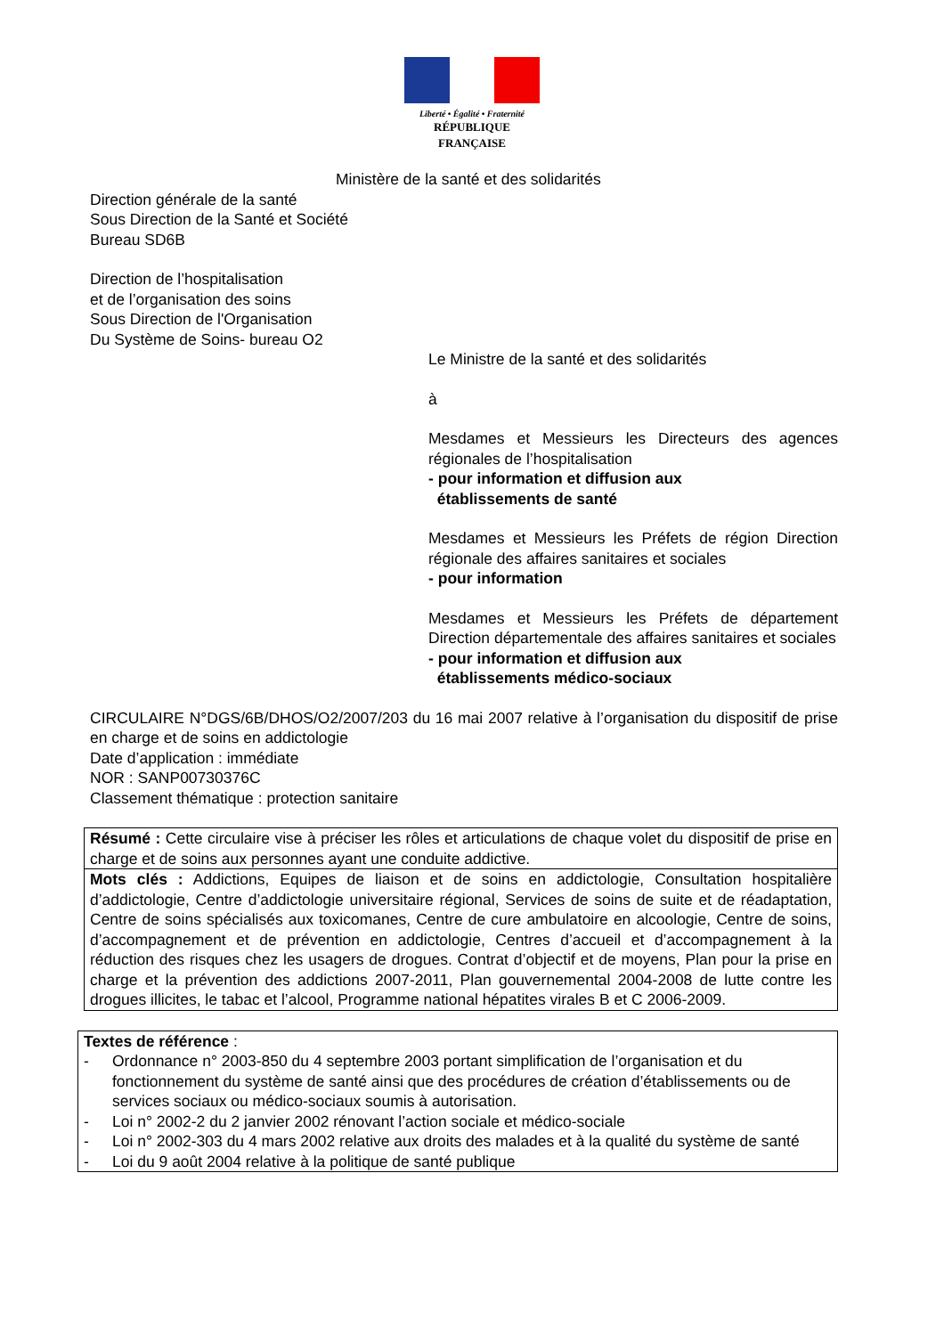Liberté • Égalité • Fraternité
RÉPUBLIQUE FRANÇAISE
Ministère de la santé et des solidarités
Direction générale de la santé
Sous Direction de la Santé et Société
Bureau SD6B
Direction de l’hospitalisation
et de l’organisation des soins
Sous Direction de l'Organisation
Du Système de Soins- bureau O2
Le Ministre de la santé et des solidarités
à
Mesdames et Messieurs les Directeurs des agences régionales de l’hospitalisation
- pour information et diffusion aux
établissements de santé
Mesdames et Messieurs les Préfets de région Direction régionale des affaires sanitaires et sociales
- pour information
Mesdames et Messieurs les Préfets de département Direction départementale des affaires sanitaires et sociales
- pour information et diffusion aux
établissements médico-sociaux
CIRCULAIRE N°DGS/6B/DHOS/O2/2007/203 du 16 mai 2007 relative à l’organisation du dispositif de prise en charge et de soins en addictologie
Date d’application : immédiate
NOR : SANP00730376C
Classement thématique : protection sanitaire
Résumé : Cette circulaire vise à préciser les rôles et articulations de chaque volet du dispositif de prise en charge et de soins aux personnes ayant une conduite addictive.
Mots clés : Addictions, Equipes de liaison et de soins en addictologie, Consultation hospitalière d’addictologie, Centre d’addictologie universitaire régional, Services de soins de suite et de réadaptation, Centre de soins spécialisés aux toxicomanes, Centre de cure ambulatoire en alcoologie, Centre de soins, d’accompagnement et de prévention en addictologie, Centres d’accueil et d’accompagnement à la réduction des risques chez les usagers de drogues. Contrat d’objectif et de moyens, Plan pour la prise en charge et la prévention des addictions 2007-2011, Plan gouvernemental 2004-2008 de lutte contre les drogues illicites, le tabac et l’alcool, Programme national hépatites virales B et C 2006-2009.
Textes de référence :
- Ordonnance n° 2003-850 du 4 septembre 2003 portant simplification de l’organisation et du fonctionnement du système de santé ainsi que des procédures de création d’établissements ou de services sociaux ou médico-sociaux soumis à autorisation.
- Loi n° 2002-2 du 2 janvier 2002 rénovant l’action sociale et médico-sociale
- Loi n° 2002-303 du 4 mars 2002 relative aux droits des malades et à la qualité du système de santé
- Loi du 9 août 2004 relative à la politique de santé publique